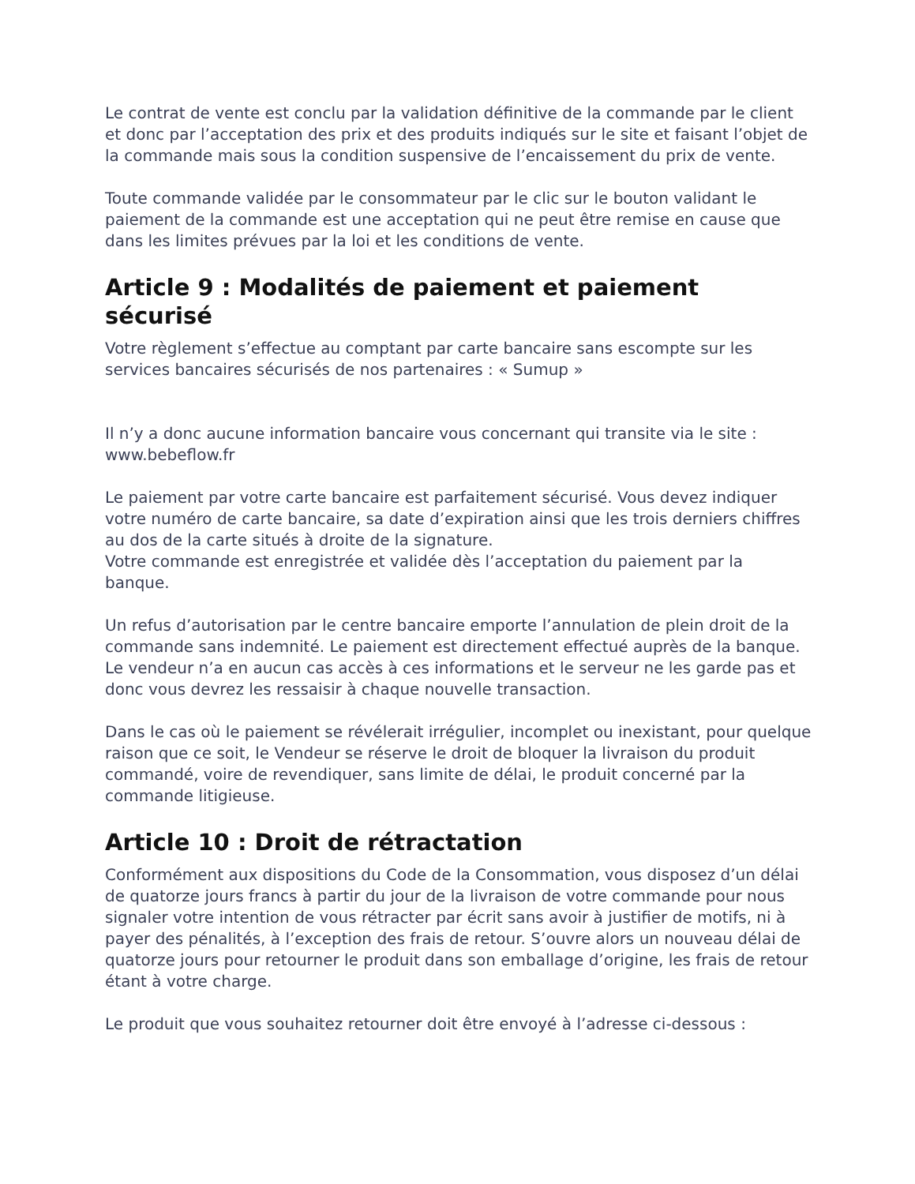Le contrat de vente est conclu par la validation définitive de la commande par le client et donc par l’acceptation des prix et des produits indiqués sur le site et faisant l’objet de la commande mais sous la condition suspensive de l’encaissement du prix de vente.
Toute commande validée par le consommateur par le clic sur le bouton validant le paiement de la commande est une acceptation qui ne peut être remise en cause que dans les limites prévues par la loi et les conditions de vente.
Article 9 : Modalités de paiement et paiement sécurisé
Votre règlement s’effectue au comptant par carte bancaire sans escompte sur les services bancaires sécurisés de nos partenaires : « Sumup »
Il n’y a donc aucune information bancaire vous concernant qui transite via le site : www.bebeflow.fr
Le paiement par votre carte bancaire est parfaitement sécurisé. Vous devez indiquer votre numéro de carte bancaire, sa date d’expiration ainsi que les trois derniers chiffres au dos de la carte situés à droite de la signature.
Votre commande est enregistrée et validée dès l’acceptation du paiement par la banque.
Un refus d’autorisation par le centre bancaire emporte l’annulation de plein droit de la commande sans indemnité. Le paiement est directement effectué auprès de la banque. Le vendeur n’a en aucun cas accès à ces informations et le serveur ne les garde pas et donc vous devrez les ressaisir à chaque nouvelle transaction.
Dans le cas où le paiement se révélerait irrégulier, incomplet ou inexistant, pour quelque raison que ce soit, le Vendeur se réserve le droit de bloquer la livraison du produit commandé, voire de revendiquer, sans limite de délai, le produit concerné par la commande litigieuse.
Article 10 : Droit de rétractation
Conformément aux dispositions du Code de la Consommation, vous disposez d’un délai de quatorze jours francs à partir du jour de la livraison de votre commande pour nous signaler votre intention de vous rétracter par écrit sans avoir à justifier de motifs, ni à payer des pénalités, à l’exception des frais de retour. S’ouvre alors un nouveau délai de quatorze jours pour retourner le produit dans son emballage d’origine, les frais de retour étant à votre charge.
Le produit que vous souhaitez retourner doit être envoyé à l’adresse ci-dessous :